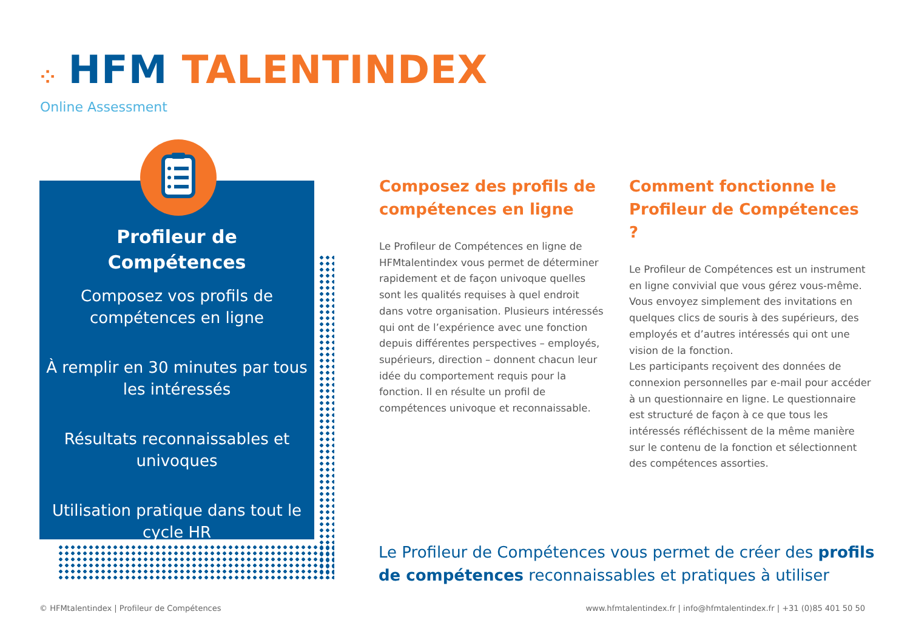⁘ HFM TALENTINDEX
Online Assessment
Profileur de
Compétences
Composez vos profils de compétences en ligne
À remplir en 30 minutes par tous les intéressés
Résultats reconnaissables et univoques
Utilisation pratique dans tout le cycle HR
Composez des profils de compétences en ligne
Le Profileur de Compétences en ligne de HFMtalentindex vous permet de déterminer rapidement et de façon univoque quelles sont les qualités requises à quel endroit dans votre organisation. Plusieurs intéressés qui ont de l’expérience avec une fonction depuis différentes perspectives – employés, supérieurs, direction – donnent chacun leur idée du comportement requis pour la fonction. Il en résulte un profil de compétences univoque et reconnaissable.
Comment fonctionne le Profileur de Compétences ?
Le Profileur de Compétences est un instrument en ligne convivial que vous gérez vous-même. Vous envoyez simplement des invitations en quelques clics de souris à des supérieurs, des employés et d’autres intéressés qui ont une vision de la fonction.
Les participants reçoivent des données de connexion personnelles par e-mail pour accéder à un questionnaire en ligne. Le questionnaire est structuré de façon à ce que tous les intéressés réfléchissent de la même manière sur le contenu de la fonction et sélectionnent des compétences assorties.
Le Profileur de Compétences vous permet de créer des profils de compétences reconnaissables et pratiques à utiliser
© HFMtalentindex | Profileur de Compétences
www.hfmtalentindex.fr | info@hfmtalentindex.fr | +31 (0)85 401 50 50